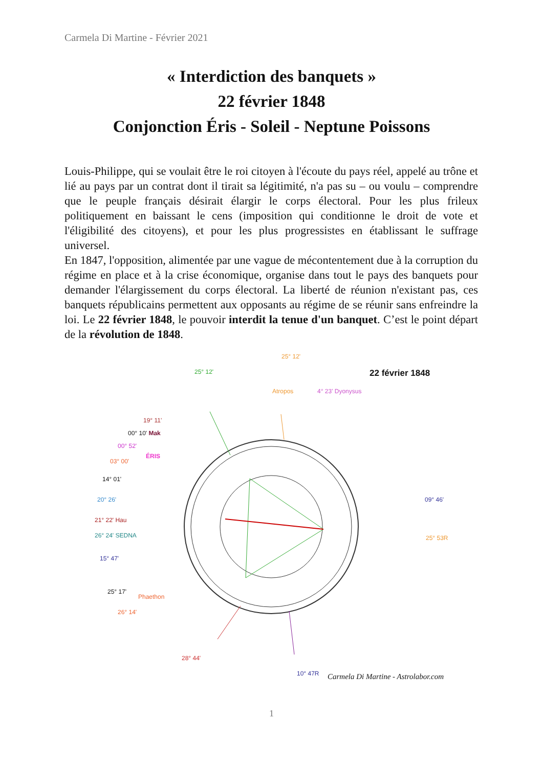Carmela Di Martine - Février 2021
« Interdiction des banquets »
22 février 1848
Conjonction Éris - Soleil - Neptune Poissons
Louis-Philippe, qui se voulait être le roi citoyen à l'écoute du pays réel, appelé au trône et lié au pays par un contrat dont il tirait sa légitimité, n'a pas su – ou voulu – comprendre que le peuple français désirait élargir le corps électoral. Pour les plus frileux politiquement en baissant le cens (imposition qui conditionne le droit de vote et l'éligibilité des citoyens), et pour les plus progressistes en établissant le suffrage universel.
En 1847, l'opposition, alimentée par une vague de mécontentement due à la corruption du régime en place et à la crise économique, organise dans tout le pays des banquets pour demander l'élargissement du corps électoral. La liberté de réunion n'existant pas, ces banquets républicains permettent aux opposants au régime de se réunir sans enfreindre la loi. Le 22 février 1848, le pouvoir interdit la tenue d'un banquet. C’est le point départ de la révolution de 1848.
25° 12'
22 février 1848
25° 12'
Atropos 4° 23' Dyonysus
19° 11'
00° 10' Mak
00° 52'
ÉRIS
03° 00'
14° 01'
20° 26'
21° 22' Hau
26° 24' SEDNA
15° 47'
25° 17'
Phaethon
26° 14'
09° 46'
25° 53R
28° 44'
10° 47R
Carmela Di Martine - Astrolabor.com
1